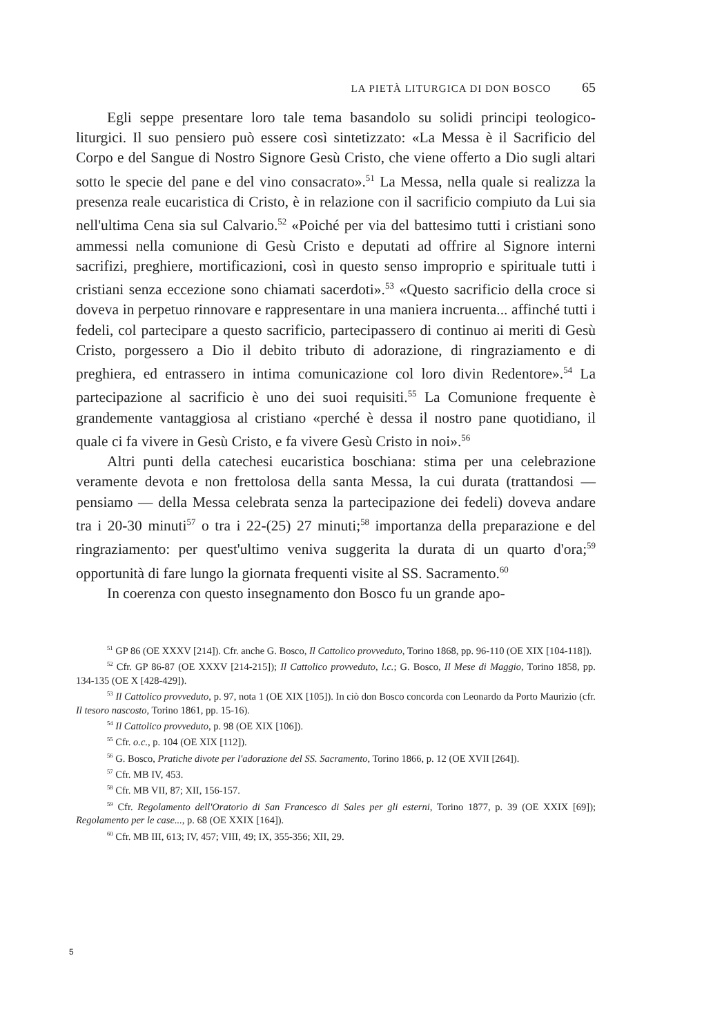LA PIETÀ LITURGICA DI DON BOSCO 65
Egli seppe presentare loro tale tema basandolo su solidi principi teologico-liturgici. Il suo pensiero può essere così sintetizzato: «La Messa è il Sacrificio del Corpo e del Sangue di Nostro Signore Gesù Cristo, che viene offerto a Dio sugli altari sotto le specie del pane e del vino consacrato».<sup>51</sup> La Messa, nella quale si realizza la presenza reale eucaristica di Cristo, è in relazione con il sacrificio compiuto da Lui sia nell'ultima Cena sia sul Calvario.<sup>52</sup> «Poiché per via del battesimo tutti i cristiani sono ammessi nella comunione di Gesù Cristo e deputati ad offrire al Signore interni sacrifizi, preghiere, mortificazioni, così in questo senso improprio e spirituale tutti i cristiani senza eccezione sono chiamati sacerdoti».<sup>53</sup> «Questo sacrificio della croce si doveva in perpetuo rinnovare e rappresentare in una maniera incruenta... affinché tutti i fedeli, col partecipare a questo sacrificio, partecipassero di continuo ai meriti di Gesù Cristo, porgessero a Dio il debito tributo di adorazione, di ringraziamento e di preghiera, ed entrassero in intima comunicazione col loro divin Redentore».<sup>54</sup> La partecipazione al sacrificio è uno dei suoi requisiti.<sup>55</sup> La Comunione frequente è grandemente vantaggiosa al cristiano «perché è dessa il nostro pane quotidiano, il quale ci fa vivere in Gesù Cristo, e fa vivere Gesù Cristo in noi».<sup>56</sup>
Altri punti della catechesi eucaristica boschiana: stima per una celebrazione veramente devota e non frettolosa della santa Messa, la cui durata (trattandosi — pensiamo — della Messa celebrata senza la partecipazione dei fedeli) doveva andare tra i 20-30 minuti<sup>57</sup> o tra i 22-(25) 27 minuti;<sup>58</sup> importanza della preparazione e del ringraziamento: per quest'ultimo veniva suggerita la durata di un quarto d'ora;<sup>59</sup> opportunità di fare lungo la giornata frequenti visite al SS. Sacramento.<sup>60</sup>
In coerenza con questo insegnamento don Bosco fu un grande apo-
<sup>51</sup> GP 86 (OE XXXV [214]). Cfr. anche G. Bosco, Il Cattolico provveduto, Torino 1868, pp. 96-110 (OE XIX [104-118]).
<sup>52</sup> Cfr. GP 86-87 (OE XXXV [214-215]); Il Cattolico provveduto, l.c.; G. Bosco, Il Mese di Maggio, Torino 1858, pp. 134-135 (OE X [428-429]).
<sup>53</sup> Il Cattolico provveduto, p. 97, nota 1 (OE XIX [105]). In ciò don Bosco concorda con Leonardo da Porto Maurizio (cfr. Il tesoro nascosto, Torino 1861, pp. 15-16).
<sup>54</sup> Il Cattolico provveduto, p. 98 (OE XIX [106]).
<sup>55</sup> Cfr. o.c., p. 104 (OE XIX [112]).
<sup>56</sup> G. Bosco, Pratiche divote per l'adorazione del SS. Sacramento, Torino 1866, p. 12 (OE XVII [264]).
<sup>57</sup> Cfr. MB IV, 453.
<sup>58</sup> Cfr. MB VII, 87; XII, 156-157.
<sup>59</sup> Cfr. Regolamento dell'Oratorio di San Francesco di Sales per gli esterni, Torino 1877, p. 39 (OE XXIX [69]); Regolamento per le case..., p. 68 (OE XXIX [164]).
<sup>60</sup> Cfr. MB III, 613; IV, 457; VIII, 49; IX, 355-356; XII, 29.
5